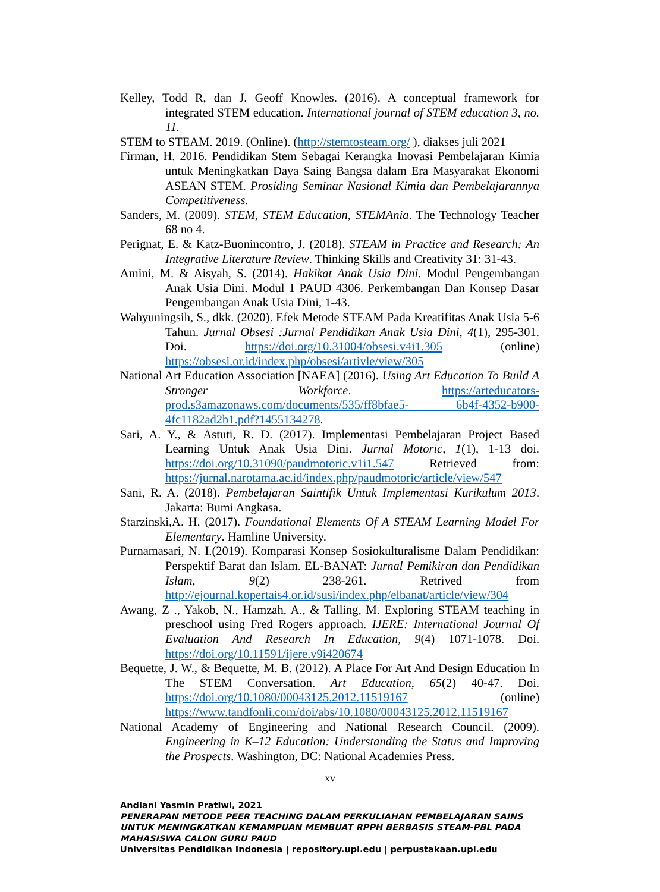Kelley, Todd R, dan J. Geoff Knowles. (2016). A conceptual framework for integrated STEM education. International journal of STEM education 3, no. 11.
STEM to STEAM. 2019. (Online). (http://stemtosteam.org/ ), diakses juli 2021
Firman, H. 2016. Pendidikan Stem Sebagai Kerangka Inovasi Pembelajaran Kimia untuk Meningkatkan Daya Saing Bangsa dalam Era Masyarakat Ekonomi ASEAN STEM. Prosiding Seminar Nasional Kimia dan Pembelajarannya Competitiveness.
Sanders, M. (2009). STEM, STEM Education, STEMAnia. The Technology Teacher 68 no 4.
Perignat, E. & Katz-Buonincontro, J. (2018). STEAM in Practice and Research: An Integrative Literature Review. Thinking Skills and Creativity 31: 31-43.
Amini, M. & Aisyah, S. (2014). Hakikat Anak Usia Dini. Modul Pengembangan Anak Usia Dini. Modul 1 PAUD 4306. Perkembangan Dan Konsep Dasar Pengembangan Anak Usia Dini, 1-43.
Wahyuningsih, S., dkk. (2020). Efek Metode STEAM Pada Kreatifitas Anak Usia 5-6 Tahun. Jurnal Obsesi :Jurnal Pendidikan Anak Usia Dini, 4(1), 295-301. Doi. https://doi.org/10.31004/obsesi.v4i1.305 (online) https://obsesi.or.id/index.php/obsesi/artivle/view/305
National Art Education Association [NAEA] (2016). Using Art Education To Build A Stronger Workforce. https://arteducators-prod.s3amazonaws.com/documents/535/ff8bfae5- 6b4f-4352-b900-4fc1182ad2b1.pdf?1455134278.
Sari, A. Y., & Astuti, R. D. (2017). Implementasi Pembelajaran Project Based Learning Untuk Anak Usia Dini. Jurnal Motoric, 1(1), 1-13 doi. https://doi.org/10.31090/paudmotoric.v1i1.547 Retrieved from: https://jurnal.narotama.ac.id/index.php/paudmotoric/article/view/547
Sani, R. A. (2018). Pembelajaran Saintifik Untuk Implementasi Kurikulum 2013. Jakarta: Bumi Angkasa.
Starzinski,A. H. (2017). Foundational Elements Of A STEAM Learning Model For Elementary. Hamline University.
Purnamasari, N. I.(2019). Komparasi Konsep Sosiokulturalisme Dalam Pendidikan: Perspektif Barat dan Islam. EL-BANAT: Jurnal Pemikiran dan Pendidikan Islam, 9(2) 238-261. Retrived from http://ejournal.kopertais4.or.id/susi/index.php/elbanat/article/view/304
Awang, Z ., Yakob, N., Hamzah, A., & Talling, M. Exploring STEAM teaching in preschool using Fred Rogers approach. IJERE: International Journal Of Evaluation And Research In Education, 9(4) 1071-1078. Doi. https://doi.org/10.11591/ijere.v9i420674
Bequette, J. W., & Bequette, M. B. (2012). A Place For Art And Design Education In The STEM Conversation. Art Education, 65(2) 40-47. Doi. https://doi.org/10.1080/00043125.2012.11519167 (online) https://www.tandfonli.com/doi/abs/10.1080/00043125.2012.11519167
National Academy of Engineering and National Research Council. (2009). Engineering in K–12 Education: Understanding the Status and Improving the Prospects. Washington, DC: National Academies Press.
xv
Andiani Yasmin Pratiwi, 2021
PENERAPAN METODE PEER TEACHING DALAM PERKULIAHAN PEMBELAJARAN SAINS UNTUK MENINGKATKAN KEMAMPUAN MEMBUAT RPPH BERBASIS STEAM-PBL PADA MAHASISWA CALON GURU PAUD
Universitas Pendidikan Indonesia | repository.upi.edu | perpustakaan.upi.edu